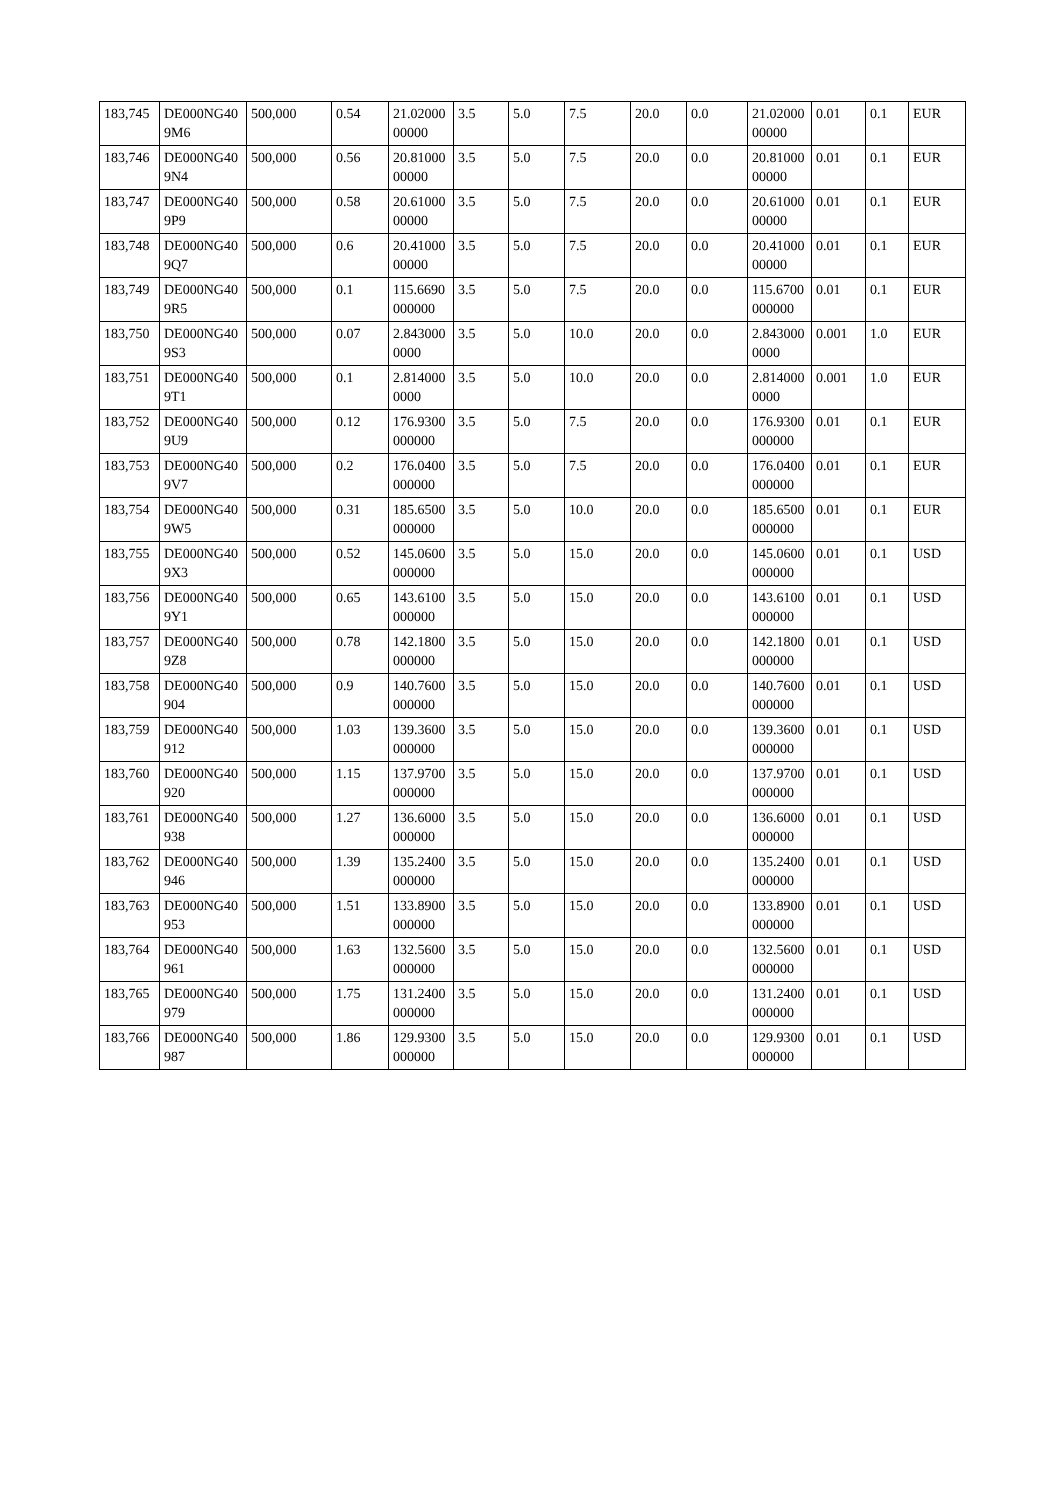| 183,745 | DE000NG409M6 | 500,000 | 0.54 | 21.0200000000 | 3.5 | 5.0 | 7.5 | 20.0 | 0.0 | 21.0200000000 | 0.01 | 0.1 | EUR |
| 183,746 | DE000NG409N4 | 500,000 | 0.56 | 20.8100000000 | 3.5 | 5.0 | 7.5 | 20.0 | 0.0 | 20.8100000000 | 0.01 | 0.1 | EUR |
| 183,747 | DE000NG409P9 | 500,000 | 0.58 | 20.6100000000 | 3.5 | 5.0 | 7.5 | 20.0 | 0.0 | 20.6100000000 | 0.01 | 0.1 | EUR |
| 183,748 | DE000NG409Q7 | 500,000 | 0.6 | 20.4100000000 | 3.5 | 5.0 | 7.5 | 20.0 | 0.0 | 20.4100000000 | 0.01 | 0.1 | EUR |
| 183,749 | DE000NG409R5 | 500,000 | 0.1 | 115.6690000000 | 3.5 | 5.0 | 7.5 | 20.0 | 0.0 | 115.6700000000 | 0.01 | 0.1 | EUR |
| 183,750 | DE000NG409S3 | 500,000 | 0.07 | 2.8430000000 | 3.5 | 5.0 | 10.0 | 20.0 | 0.0 | 2.8430000000 | 0.001 | 1.0 | EUR |
| 183,751 | DE000NG409T1 | 500,000 | 0.1 | 2.8140000000 | 3.5 | 5.0 | 10.0 | 20.0 | 0.0 | 2.8140000000 | 0.001 | 1.0 | EUR |
| 183,752 | DE000NG409U9 | 500,000 | 0.12 | 176.9300000000 | 3.5 | 5.0 | 7.5 | 20.0 | 0.0 | 176.9300000000 | 0.01 | 0.1 | EUR |
| 183,753 | DE000NG409V7 | 500,000 | 0.2 | 176.0400000000 | 3.5 | 5.0 | 7.5 | 20.0 | 0.0 | 176.0400000000 | 0.01 | 0.1 | EUR |
| 183,754 | DE000NG409W5 | 500,000 | 0.31 | 185.6500000000 | 3.5 | 5.0 | 10.0 | 20.0 | 0.0 | 185.6500000000 | 0.01 | 0.1 | EUR |
| 183,755 | DE000NG409X3 | 500,000 | 0.52 | 145.0600000000 | 3.5 | 5.0 | 15.0 | 20.0 | 0.0 | 145.0600000000 | 0.01 | 0.1 | USD |
| 183,756 | DE000NG409Y1 | 500,000 | 0.65 | 143.6100000000 | 3.5 | 5.0 | 15.0 | 20.0 | 0.0 | 143.6100000000 | 0.01 | 0.1 | USD |
| 183,757 | DE000NG409Z8 | 500,000 | 0.78 | 142.1800000000 | 3.5 | 5.0 | 15.0 | 20.0 | 0.0 | 142.1800000000 | 0.01 | 0.1 | USD |
| 183,758 | DE000NG40904 | 500,000 | 0.9 | 140.7600000000 | 3.5 | 5.0 | 15.0 | 20.0 | 0.0 | 140.7600000000 | 0.01 | 0.1 | USD |
| 183,759 | DE000NG40912 | 500,000 | 1.03 | 139.3600000000 | 3.5 | 5.0 | 15.0 | 20.0 | 0.0 | 139.3600000000 | 0.01 | 0.1 | USD |
| 183,760 | DE000NG40920 | 500,000 | 1.15 | 137.9700000000 | 3.5 | 5.0 | 15.0 | 20.0 | 0.0 | 137.9700000000 | 0.01 | 0.1 | USD |
| 183,761 | DE000NG40938 | 500,000 | 1.27 | 136.6000000000 | 3.5 | 5.0 | 15.0 | 20.0 | 0.0 | 136.6000000000 | 0.01 | 0.1 | USD |
| 183,762 | DE000NG40946 | 500,000 | 1.39 | 135.2400000000 | 3.5 | 5.0 | 15.0 | 20.0 | 0.0 | 135.2400000000 | 0.01 | 0.1 | USD |
| 183,763 | DE000NG40953 | 500,000 | 1.51 | 133.8900000000 | 3.5 | 5.0 | 15.0 | 20.0 | 0.0 | 133.8900000000 | 0.01 | 0.1 | USD |
| 183,764 | DE000NG40961 | 500,000 | 1.63 | 132.5600000000 | 3.5 | 5.0 | 15.0 | 20.0 | 0.0 | 132.5600000000 | 0.01 | 0.1 | USD |
| 183,765 | DE000NG40979 | 500,000 | 1.75 | 131.2400000000 | 3.5 | 5.0 | 15.0 | 20.0 | 0.0 | 131.2400000000 | 0.01 | 0.1 | USD |
| 183,766 | DE000NG40987 | 500,000 | 1.86 | 129.9300000000 | 3.5 | 5.0 | 15.0 | 20.0 | 0.0 | 129.9300000000 | 0.01 | 0.1 | USD |